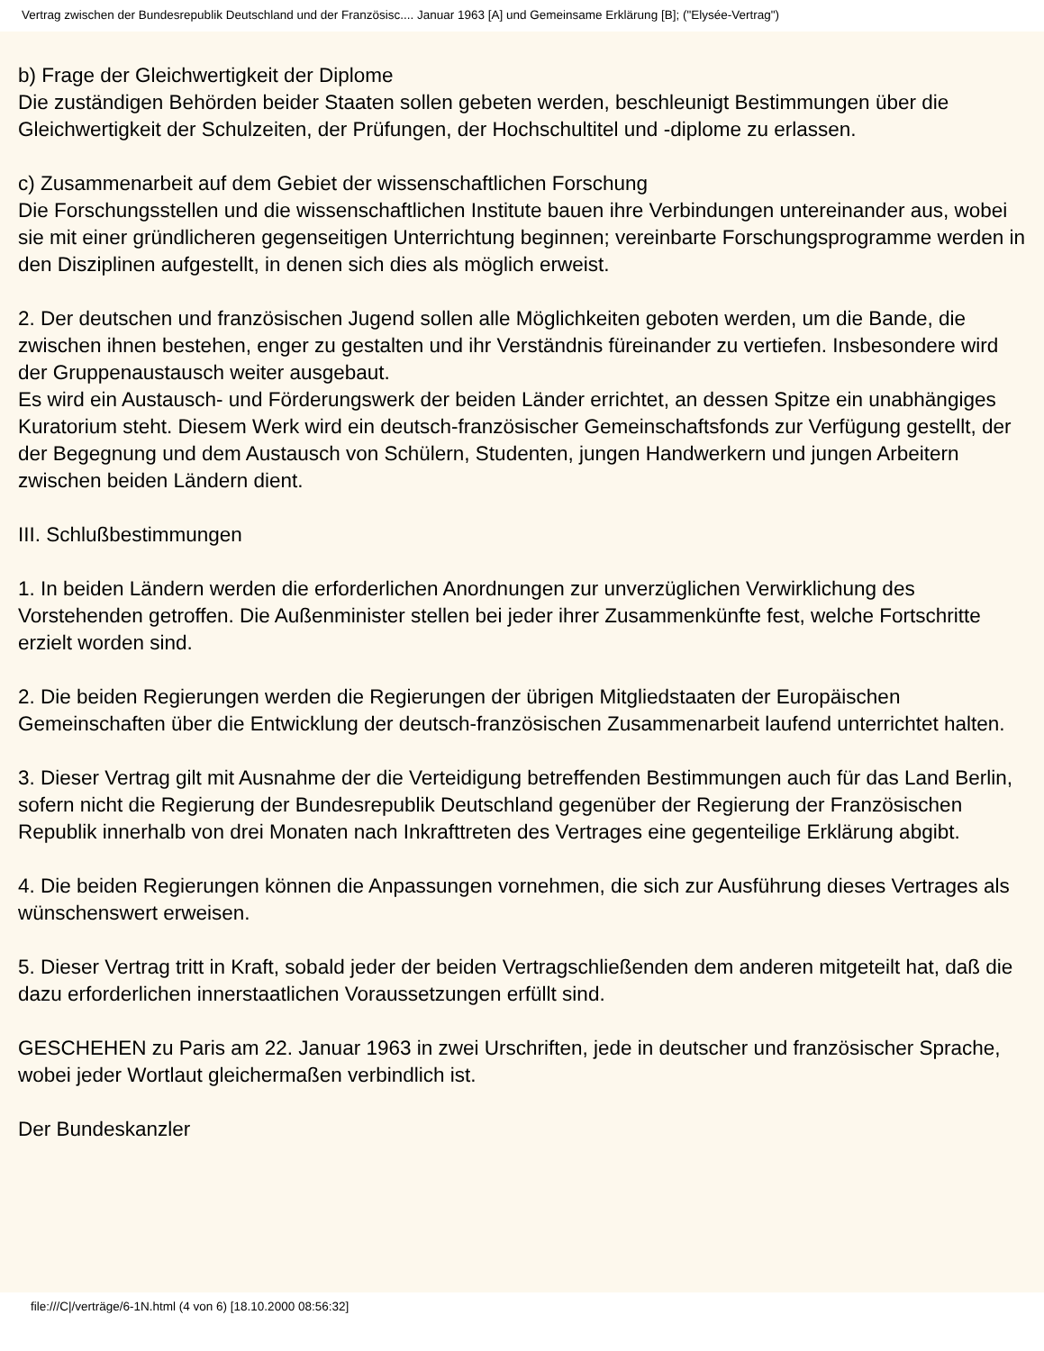Vertrag zwischen der Bundesrepublik Deutschland und der Französisc.... Januar 1963 [A] und Gemeinsame Erklärung [B]; ("Elysée-Vertrag")
b) Frage der Gleichwertigkeit der Diplome
Die zuständigen Behörden beider Staaten sollen gebeten werden, beschleunigt Bestimmungen über die Gleichwertigkeit der Schulzeiten, der Prüfungen, der Hochschultitel und -diplome zu erlassen.
c) Zusammenarbeit auf dem Gebiet der wissenschaftlichen Forschung
Die Forschungsstellen und die wissenschaftlichen Institute bauen ihre Verbindungen untereinander aus, wobei sie mit einer gründlicheren gegenseitigen Unterrichtung beginnen; vereinbarte Forschungsprogramme werden in den Disziplinen aufgestellt, in denen sich dies als möglich erweist.
2. Der deutschen und französischen Jugend sollen alle Möglichkeiten geboten werden, um die Bande, die zwischen ihnen bestehen, enger zu gestalten und ihr Verständnis füreinander zu vertiefen. Insbesondere wird der Gruppenaustausch weiter ausgebaut.
Es wird ein Austausch- und Förderungswerk der beiden Länder errichtet, an dessen Spitze ein unabhängiges Kuratorium steht. Diesem Werk wird ein deutsch-französischer Gemeinschaftsfonds zur Verfügung gestellt, der der Begegnung und dem Austausch von Schülern, Studenten, jungen Handwerkern und jungen Arbeitern zwischen beiden Ländern dient.
III. Schlußbestimmungen
1. In beiden Ländern werden die erforderlichen Anordnungen zur unverzüglichen Verwirklichung des Vorstehenden getroffen. Die Außenminister stellen bei jeder ihrer Zusammenkünfte fest, welche Fortschritte erzielt worden sind.
2. Die beiden Regierungen werden die Regierungen der übrigen Mitgliedstaaten der Europäischen Gemeinschaften über die Entwicklung der deutsch-französischen Zusammenarbeit laufend unterrichtet halten.
3. Dieser Vertrag gilt mit Ausnahme der die Verteidigung betreffenden Bestimmungen auch für das Land Berlin, sofern nicht die Regierung der Bundesrepublik Deutschland gegenüber der Regierung der Französischen Republik innerhalb von drei Monaten nach Inkrafttreten des Vertrages eine gegenteilige Erklärung abgibt.
4. Die beiden Regierungen können die Anpassungen vornehmen, die sich zur Ausführung dieses Vertrages als wünschenswert erweisen.
5. Dieser Vertrag tritt in Kraft, sobald jeder der beiden Vertragschließenden dem anderen mitgeteilt hat, daß die dazu erforderlichen innerstaatlichen Voraussetzungen erfüllt sind.
GESCHEHEN zu Paris am 22. Januar 1963 in zwei Urschriften, jede in deutscher und französischer Sprache, wobei jeder Wortlaut gleichermaßen verbindlich ist.
Der Bundeskanzler
file:///C|/verträge/6-1N.html (4 von 6) [18.10.2000 08:56:32]